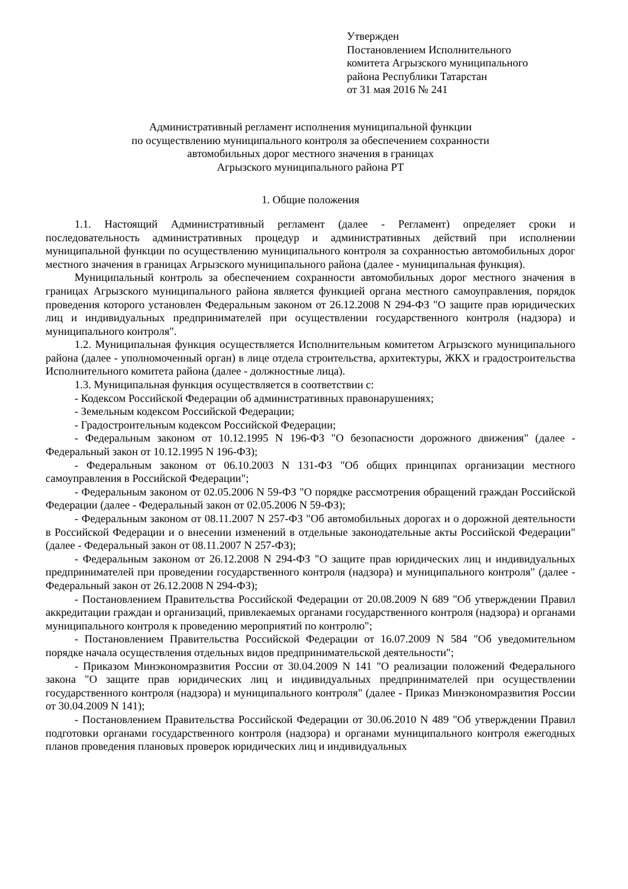Утвержден
Постановлением Исполнительного
комитета Агрызского муниципального
района Республики Татарстан
от 31 мая 2016 № 241
Административный регламент исполнения муниципальной функции
по осуществлению муниципального контроля за обеспечением сохранности
автомобильных дорог местного значения в границах
Агрызского муниципального района РТ
1. Общие положения
1.1. Настоящий Административный регламент (далее - Регламент) определяет сроки и последовательность административных процедур и административных действий при исполнении муниципальной функции по осуществлению муниципального контроля за сохранностью автомобильных дорог местного значения в границах Агрызского муниципального района (далее - муниципальная функция).
Муниципальный контроль за обеспечением сохранности автомобильных дорог местного значения в границах Агрызского муниципального района является функцией органа местного самоуправления, порядок проведения которого установлен Федеральным законом от 26.12.2008 N 294-ФЗ "О защите прав юридических лиц и индивидуальных предпринимателей при осуществлении государственного контроля (надзора) и муниципального контроля".
1.2. Муниципальная функция осуществляется Исполнительным комитетом Агрызского муниципального района (далее - уполномоченный орган) в лице отдела строительства, архитектуры, ЖКХ и градостроительства Исполнительного комитета района (далее - должностные лица).
1.3. Муниципальная функция осуществляется в соответствии с:
- Кодексом Российской Федерации об административных правонарушениях;
- Земельным кодексом Российской Федерации;
- Градостроительным кодексом Российской Федерации;
- Федеральным законом от 10.12.1995 N 196-ФЗ "О безопасности дорожного движения" (далее - Федеральный закон от 10.12.1995 N 196-ФЗ);
- Федеральным законом от 06.10.2003 N 131-ФЗ "Об общих принципах организации местного самоуправления в Российской Федерации";
- Федеральным законом от 02.05.2006 N 59-ФЗ "О порядке рассмотрения обращений граждан Российской Федерации (далее - Федеральный закон от 02.05.2006 N 59-ФЗ);
- Федеральным законом от 08.11.2007 N 257-ФЗ "Об автомобильных дорогах и о дорожной деятельности в Российской Федерации и о внесении изменений в отдельные законодательные акты Российской Федерации" (далее - Федеральный закон от 08.11.2007 N 257-ФЗ);
- Федеральным законом от 26.12.2008 N 294-ФЗ "О защите прав юридических лиц и индивидуальных предпринимателей при проведении государственного контроля (надзора) и муниципального контроля" (далее - Федеральный закон от 26.12.2008 N 294-ФЗ);
- Постановлением Правительства Российской Федерации от 20.08.2009 N 689 "Об утверждении Правил аккредитации граждан и организаций, привлекаемых органами государственного контроля (надзора) и органами муниципального контроля к проведению мероприятий по контролю";
- Постановлением Правительства Российской Федерации от 16.07.2009 N 584 "Об уведомительном порядке начала осуществления отдельных видов предпринимательской деятельности";
- Приказом Минэкономразвития России от 30.04.2009 N 141 "О реализации положений Федерального закона "О защите прав юридических лиц и индивидуальных предпринимателей при осуществлении государственного контроля (надзора) и муниципального контроля" (далее - Приказ Минэкономразвития России от 30.04.2009 N 141);
- Постановлением Правительства Российской Федерации от 30.06.2010 N 489 "Об утверждении Правил подготовки органами государственного контроля (надзора) и органами муниципального контроля ежегодных планов проведения плановых проверок юридических лиц и индивидуальных